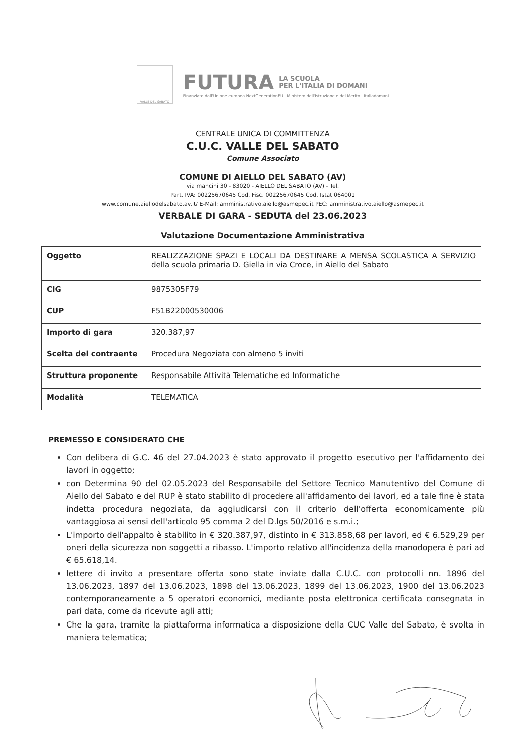VALLE DEL SABATO
FUTURA LA SCUOLA
PER L'ITALIA DI DOMANI
Finanziato dall'Unione europea NextGenerationEU Ministero dell'Istruzione e del Merito Italiadomani
CENTRALE UNICA DI COMMITTENZA
C.U.C. VALLE DEL SABATO
Comune Associato
COMUNE DI AIELLO DEL SABATO (AV)
via mancini 30 - 83020 - AIELLO DEL SABATO (AV) - Tel.
Part. IVA: 00225670645 Cod. Fisc. 00225670645 Cod. Istat 064001
www.comune.aiellodelsabato.av.it/ E-Mail: amministrativo.aiello@asmepec.it PEC: amministrativo.aiello@asmepec.it
VERBALE DI GARA - SEDUTA del 23.06.2023
Valutazione Documentazione Amministrativa
| Oggetto | REALIZZAZIONE SPAZI E LOCALI DA DESTINARE A MENSA SCOLASTICA A SERVIZIO della scuola primaria D. Giella in via Croce, in Aiello del Sabato |
| CIG | 9875305F79 |
| CUP | F51B22000530006 |
| Importo di gara | 320.387,97 |
| Scelta del contraente | Procedura Negoziata con almeno 5 inviti |
| Struttura proponente | Responsabile Attività Telematiche ed Informatiche |
| Modalità | TELEMATICA |
PREMESSO E CONSIDERATO CHE
Con delibera di G.C. 46 del 27.04.2023 è stato approvato il progetto esecutivo per l'affidamento dei lavori in oggetto;
con Determina 90 del 02.05.2023 del Responsabile del Settore Tecnico Manutentivo del Comune di Aiello del Sabato e del RUP è stato stabilito di procedere all'affidamento dei lavori, ed a tale fine è stata indetta procedura negoziata, da aggiudicarsi con il criterio dell'offerta economicamente più vantaggiosa ai sensi dell'articolo 95 comma 2 del D.lgs 50/2016 e s.m.i.;
L'importo dell'appalto è stabilito in € 320.387,97, distinto in € 313.858,68 per lavori, ed € 6.529,29 per oneri della sicurezza non soggetti a ribasso. L'importo relativo all'incidenza della manodopera è pari ad € 65.618,14.
lettere di invito a presentare offerta sono state inviate dalla C.U.C. con protocolli nn. 1896 del 13.06.2023, 1897 del 13.06.2023, 1898 del 13.06.2023, 1899 del 13.06.2023, 1900 del 13.06.2023 contemporaneamente a 5 operatori economici, mediante posta elettronica certificata consegnata in pari data, come da ricevute agli atti;
Che la gara, tramite la piattaforma informatica a disposizione della CUC Valle del Sabato, è svolta in maniera telematica;